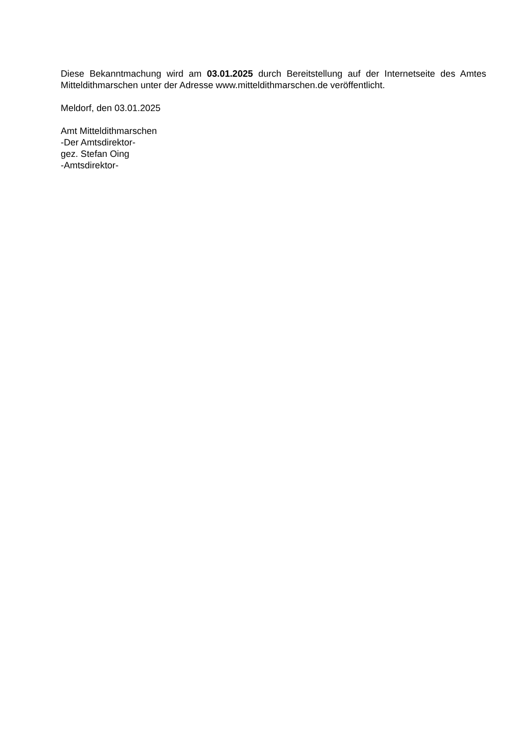Diese Bekanntmachung wird am 03.01.2025 durch Bereitstellung auf der Internetseite des Amtes Mitteldithmarschen unter der Adresse www.mitteldithmarschen.de veröffentlicht.
Meldorf, den 03.01.2025
Amt Mitteldithmarschen
-Der Amtsdirektor-
gez. Stefan Oing
-Amtsdirektor-